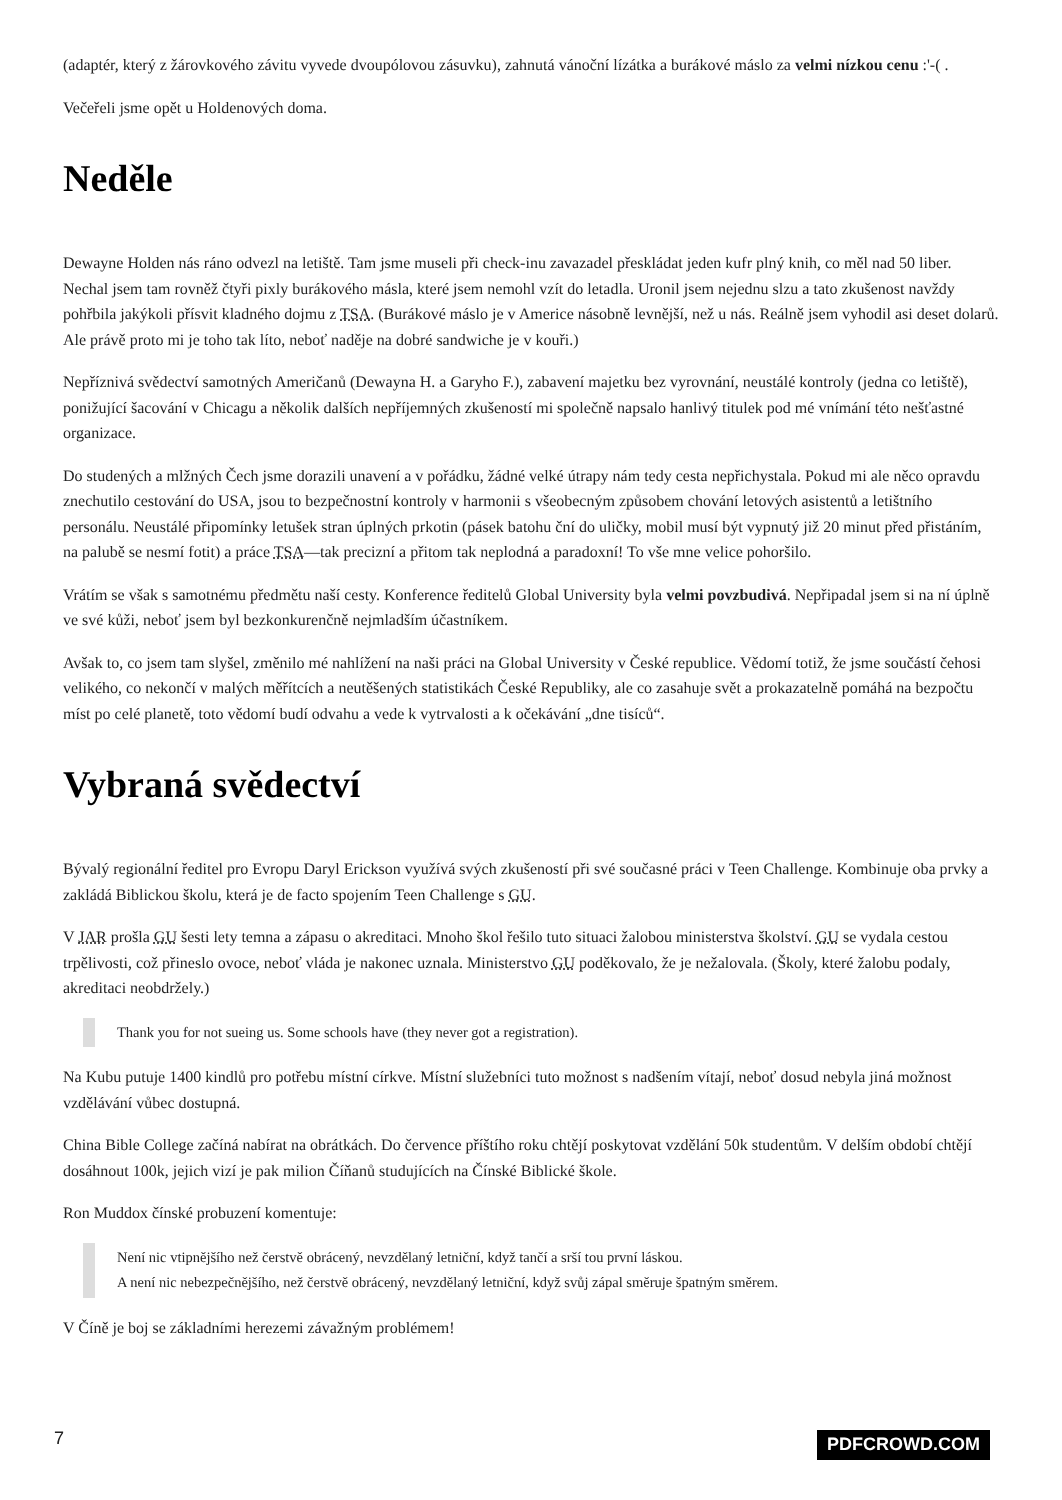(adaptér, který z žárovkového závitu vyvede dvoupólovou zásuvku), zahnutá vánoční lízátka a burákové máslo za velmi nízkou cenu :'-( .
Večeřeli jsme opět u Holdenových doma.
Neděle
Dewayne Holden nás ráno odvezl na letiště. Tam jsme museli při check-inu zavazadel přeskládat jeden kufr plný knih, co měl nad 50 liber. Nechal jsem tam rovněž čtyři pixly burákového másla, které jsem nemohl vzít do letadla. Uronil jsem nejednu slzu a tato zkušenost navždy pohřbila jakýkoli přísvit kladného dojmu z TSA. (Burákové máslo je v Americe násobně levnější, než u nás. Reálně jsem vyhodil asi deset dolarů. Ale právě proto mi je toho tak líto, neboť naděje na dobré sandwiche je v kouři.)
Nepříznivá svědectví samotných Američanů (Dewayna H. a Garyho F.), zabavení majetku bez vyrovnání, neustálé kontroly (jedna co letiště), ponižující šacování v Chicagu a několik dalších nepříjemných zkušeností mi společně napsalo hanlivý titulek pod mé vnímání této nešťastné organizace.
Do studených a mlžných Čech jsme dorazili unavení a v pořádku, žádné velké útrapy nám tedy cesta nepřichystala. Pokud mi ale něco opravdu znechutilo cestování do USA, jsou to bezpečnostní kontroly v harmonii s všeobecným způsobem chování letových asistentů a letištního personálu. Neustálé připomínky letušek stran úplných prkotin (pásek batohu ční do uličky, mobil musí být vypnutý již 20 minut před přistáním, na palubě se nesmí fotit) a práce TSA—tak precizní a přitom tak neplodná a paradoxní! To vše mne velice pohoršilo.
Vrátím se však s samotnému předmětu naší cesty. Konference ředitelů Global University byla velmi povzbudivá. Nepřipadal jsem si na ní úplně ve své kůži, neboť jsem byl bezkonkurenčně nejmladším účastníkem.
Avšak to, co jsem tam slyšel, změnilo mé nahlížení na naši práci na Global University v České republice. Vědomí totiž, že jsme součástí čehosi velikého, co nekončí v malých měřítcích a neutěšených statistikách České Republiky, ale co zasahuje svět a prokazatelně pomáhá na bezpočtu míst po celé planetě, toto vědomí budí odvahu a vede k vytrvalosti a k očekávání „dne tisíců“.
Vybraná svědectví
Bývalý regionální ředitel pro Evropu Daryl Erickson využívá svých zkušeností při své současné práci v Teen Challenge. Kombinuje oba prvky a zakládá Biblickou školu, která je de facto spojením Teen Challenge s GU.
V JAR prošla GU šesti lety temna a zápasu o akreditaci. Mnoho škol řešilo tuto situaci žalobou ministerstva školství. GU se vydala cestou trpělivosti, což přineslo ovoce, neboť vláda je nakonec uznala. Ministerstvo GU poděkovalo, že je nežalovala. (Školy, které žalobu podaly, akreditaci neobdržely.)
Thank you for not sueing us. Some schools have (they never got a registration).
Na Kubu putuje 1400 kindlů pro potřebu místní církve. Místní služebníci tuto možnost s nadšením vítají, neboť dosud nebyla jiná možnost vzdělávání vůbec dostupná.
China Bible College začíná nabírat na obrátkách. Do července příštího roku chtějí poskytovat vzdělání 50k studentům. V delším období chtějí dosáhnout 100k, jejich vizí je pak milion Číňanů studujících na Čínské Biblické škole.
Ron Muddox čínské probuzení komentuje:
Není nic vtipnějšího než čerstvě obrácený, nevzdělaný letniční, když tančí a srší tou první láskou.
A není nic nebezpečnějšího, než čerstvě obrácený, nevzdělaný letniční, když svůj zápal směruje špatným směrem.
V Číně je boj se základními herezemi závažným problémem!
7 PDFCROWD.COM